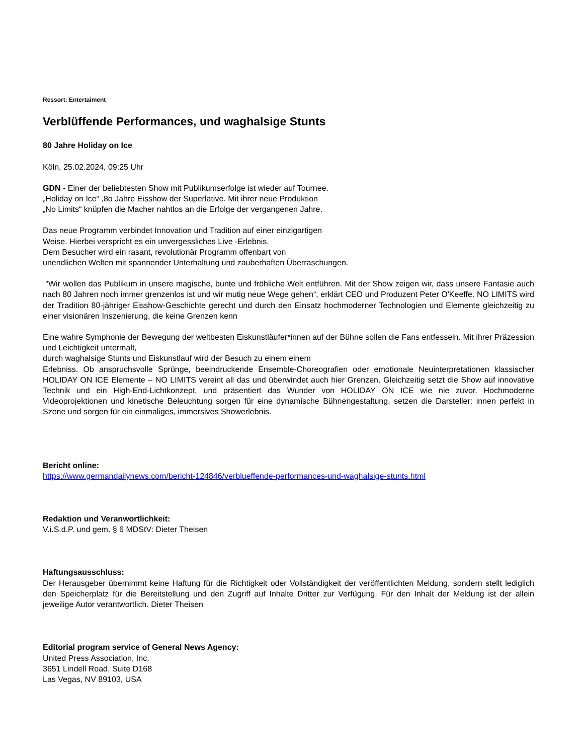Ressort: Entertaiment
Verblüffende Performances, und waghalsige Stunts
80 Jahre Holiday on Ice
Köln, 25.02.2024, 09:25 Uhr
GDN - Einer der beliebtesten Show mit Publikumserfolge ist wieder auf Tournee.
„Holiday on Ice“ ,8o Jahre Eisshow der Superlative. Mit ihrer neue Produktion
„No Limits“ knüpfen die Macher nahtlos an die Erfolge der vergangenen Jahre.
Das neue Programm verbindet Innovation und Tradition auf einer einzigartigen
Weise. Hierbei verspricht es ein unvergessliches Live -Erlebnis.
Dem Besucher wird ein rasant, revolutionär Programm offenbart von
unendlichen Welten mit spannender Unterhaltung und zauberhaften Überraschungen.
"Wir wollen das Publikum in unsere magische, bunte und fröhliche Welt entführen. Mit der Show zeigen wir, dass unsere Fantasie auch nach 80 Jahren noch immer grenzenlos ist und wir mutig neue Wege gehen“, erklärt CEO und Produzent Peter O'Keeffe. NO LIMITS wird der Tradition 80-jähriger Eisshow-Geschichte gerecht und durch den Einsatz hochmoderner Technologien und Elemente gleichzeitig zu einer visionären Inszenierung, die keine Grenzen kenn
Eine wahre Symphonie der Bewegung der weltbesten Eiskunstläufer*innen auf der Bühne sollen die Fans entfesseln. Mit ihrer Präzession und Leichtigkeit untermalt,
durch waghalsige Stunts und Eiskunstlauf wird der Besuch zu einem einem
Erlebniss. Ob anspruchsvolle Sprünge, beeindruckende Ensemble-Choreografien oder emotionale Neuinterpretationen klassischer HOLIDAY ON ICE Elemente – NO LIMITS vereint all das und überwindet auch hier Grenzen. Gleichzeitig setzt die Show auf innovative Technik und ein High-End-Lichtkonzept, und präsentiert das Wunder von HOLIDAY ON ICE wie nie zuvor. Hochmoderne Videoprojektionen und kinetische Beleuchtung sorgen für eine dynamische Bühnengestaltung, setzen die Darsteller: innen perfekt in Szene und sorgen für ein einmaliges, immersives Showerlebnis.
Bericht online:
https://www.germandailynews.com/bericht-124846/verblueffende-performances-und-waghalsige-stunts.html
Redaktion und Veranwortlichkeit:
V.i.S.d.P. und gem. § 6 MDStV: Dieter Theisen
Haftungsausschluss:
Der Herausgeber übernimmt keine Haftung für die Richtigkeit oder Vollständigkeit der veröffentlichten Meldung, sondern stellt lediglich den Speicherplatz für die Bereitstellung und den Zugriff auf Inhalte Dritter zur Verfügung. Für den Inhalt der Meldung ist der allein jeweilige Autor verantwortlich. Dieter Theisen
Editorial program service of General News Agency:
United Press Association, Inc.
3651 Lindell Road, Suite D168
Las Vegas, NV 89103, USA